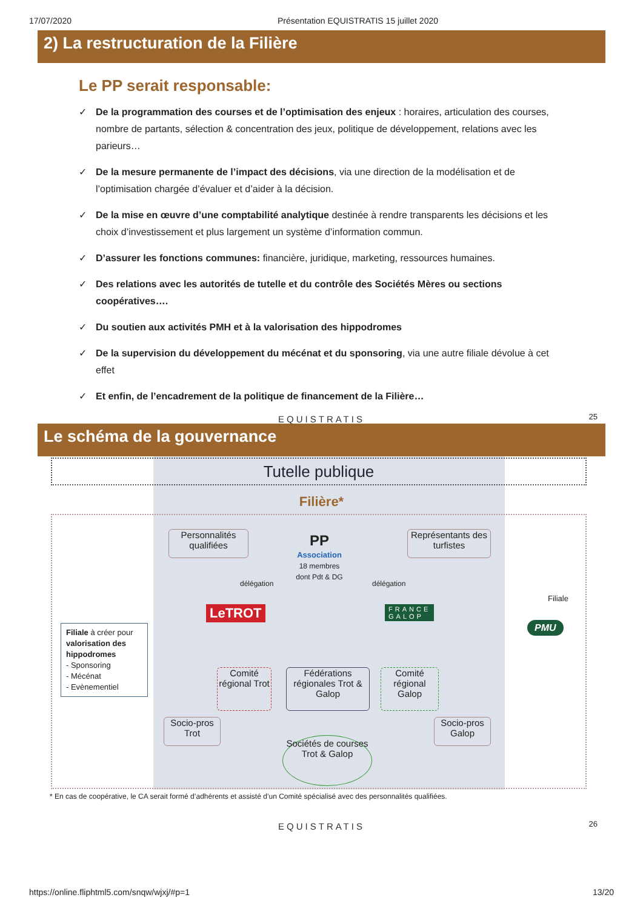17/07/2020 Présentation EQUISTRATIS 15 juillet 2020
2) La restructuration de la Filière
Le PP serait responsable:
✓ De la programmation des courses et de l’optimisation des enjeux : horaires, articulation des courses, nombre de partants, sélection & concentration des jeux, politique de développement, relations avec les parieurs…
✓ De la mesure permanente de l’impact des décisions, via une direction de la modélisation et de l’optimisation chargée d’évaluer et d’aider à la décision.
✓ De la mise en œuvre d’une comptabilité analytique destinée à rendre transparents les décisions et les choix d’investissement et plus largement un système d’information commun.
✓ D’assurer les fonctions communes: financière, juridique, marketing, ressources humaines.
✓ Des relations avec les autorités de tutelle et du contrôle des Sociétés Mères ou sections coopératives….
✓ Du soutien aux activités PMH et à la valorisation des hippodromes
✓ De la supervision du développement du mécénat et du sponsoring, via une autre filiale dévolue à cet effet
✓ Et enfin, de l’encadrement de la politique de financement de la Filière…
EQUISTRATIS
25
Le schéma de la gouvernance
Tutelle publique
Filière*
Personnalités qualifiées
Représentants des turfistes
PP
Association
18 membres dont Pdt & DG
délégation délégation
LeTROT
FRANCE
GALOP
Filiale
PMU
Filiale à créer pour valorisation des hippodromes
- Sponsoring
- Mécénat
- Evènementiel
Comité régional Trot
Fédérations régionales Trot & Galop
Comité régional Galop
Socio-pros Trot
Socio-pros Galop
Sociétés de courses Trot & Galop
* En cas de coopérative, le CA serait formé d’adhérents et assisté d’un Comité spécialisé avec des personnalités qualifiées.
EQUISTRATIS
26
https://online.fliphtml5.com/snqw/wjxj/#p=1 13/20